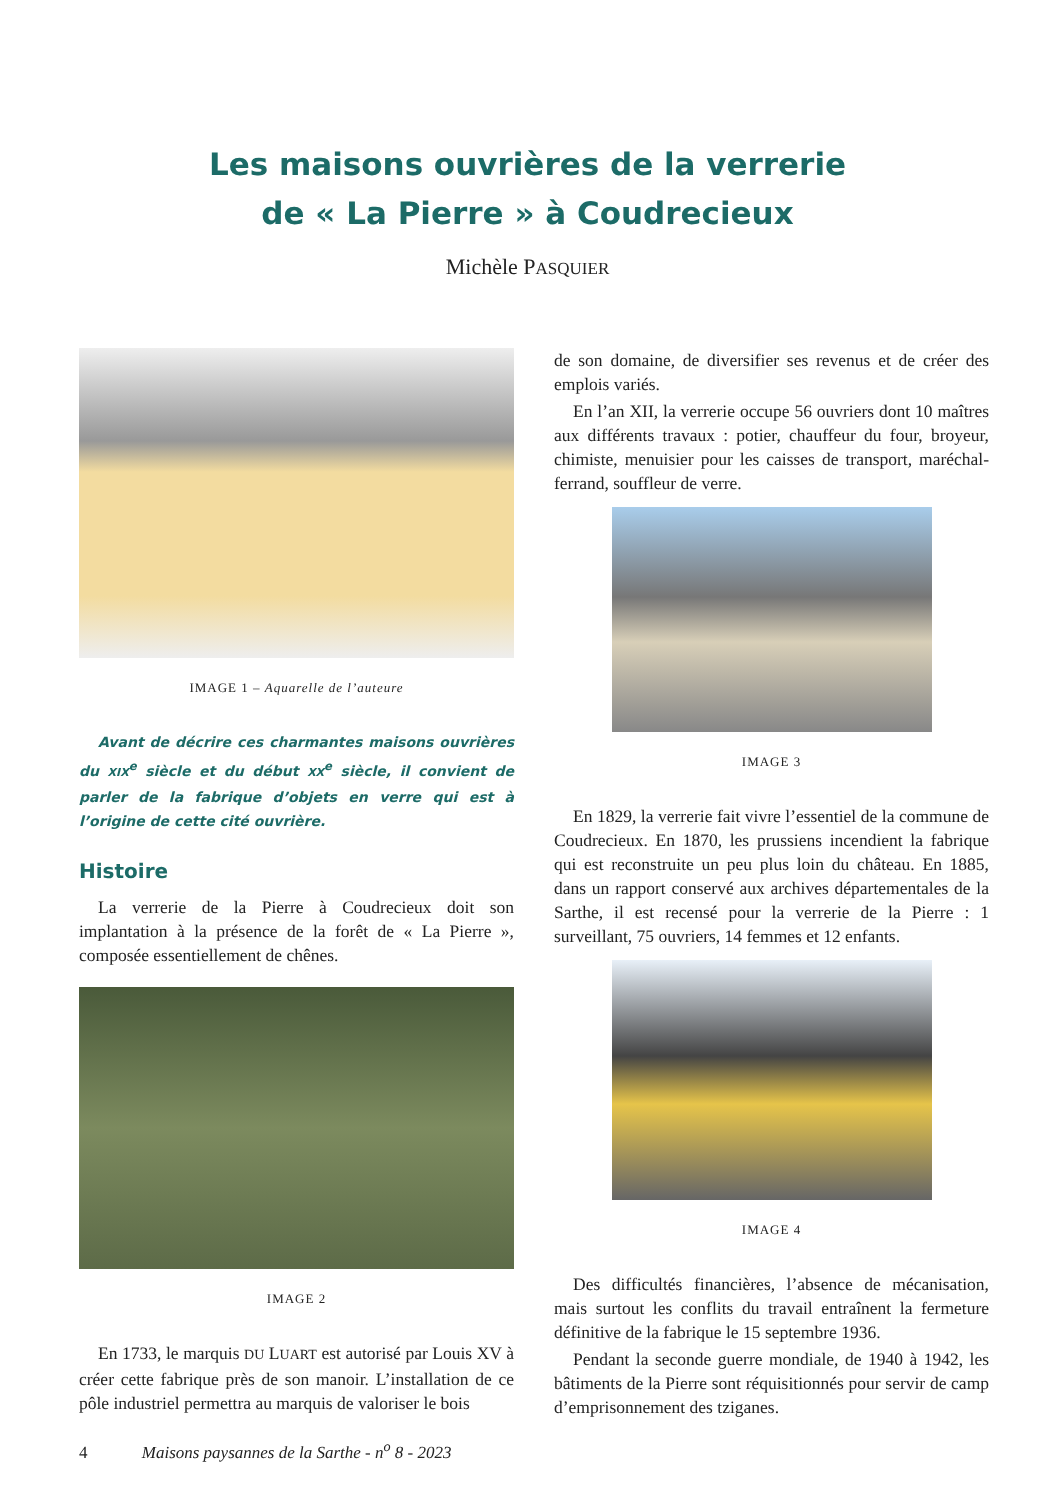Les maisons ouvrières de la verrerie
de « La Pierre » à Coudrecieux
Michèle PASQUIER
IMAGE 1 – Aquarelle de l’auteure
Avant de décrire ces charmantes maisons ouvrières du XIX<sup>e</sup> siècle et du début XX<sup>e</sup> siècle, il convient de parler de la fabrique d’objets en verre qui est à l’origine de cette cité ouvrière.
Histoire
La verrerie de la Pierre à Coudrecieux doit son implantation à la présence de la forêt de « La Pierre », composée essentiellement de chênes.
IMAGE 2
En 1733, le marquis DU LUART est autorisé par Louis XV à créer cette fabrique près de son manoir. L’installation de ce pôle industriel permettra au marquis de valoriser le bois
de son domaine, de diversifier ses revenus et de créer des emplois variés.
En l’an XII, la verrerie occupe 56 ouvriers dont 10 maîtres aux différents travaux : potier, chauffeur du four, broyeur, chimiste, menuisier pour les caisses de transport, maréchal-ferrand, souffleur de verre.
IMAGE 3
En 1829, la verrerie fait vivre l’essentiel de la commune de Coudrecieux. En 1870, les prussiens incendient la fabrique qui est reconstruite un peu plus loin du château. En 1885, dans un rapport conservé aux archives départementales de la Sarthe, il est recensé pour la verrerie de la Pierre : 1 surveillant, 75 ouvriers, 14 femmes et 12 enfants.
IMAGE 4
Des difficultés financières, l’absence de mécanisation, mais surtout les conflits du travail entraînent la fermeture définitive de la fabrique le 15 septembre 1936.
Pendant la seconde guerre mondiale, de 1940 à 1942, les bâtiments de la Pierre sont réquisitionnés pour servir de camp d’emprisonnement des tziganes.
4 Maisons paysannes de la Sarthe - n<sup>o</sup> 8 - 2023